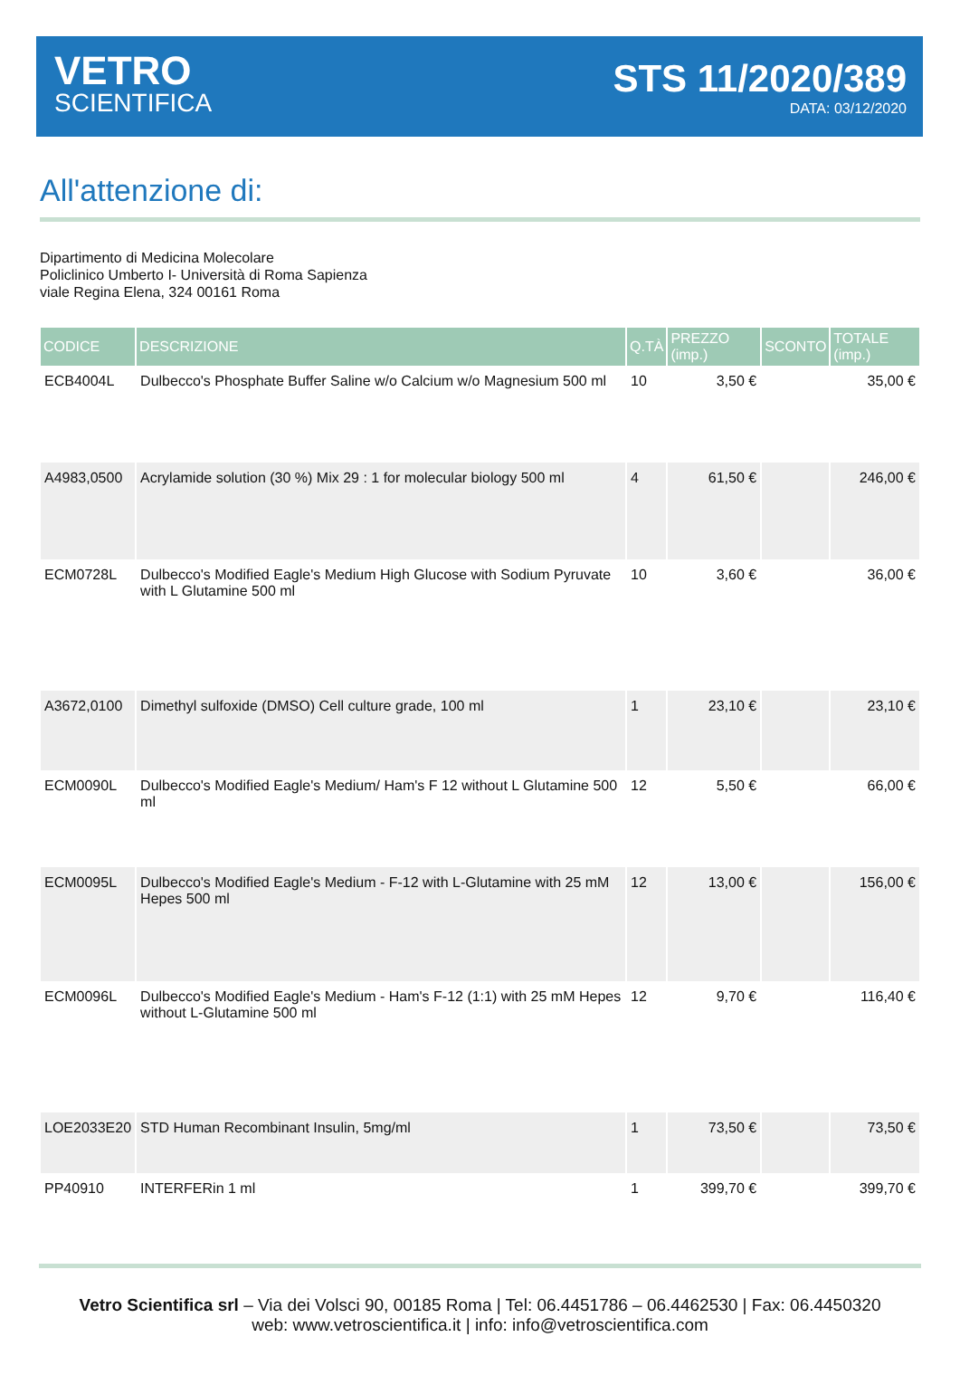VETRO
SCIENTIFICA
STS 11/2020/389
DATA: 03/12/2020
All'attenzione di:
Dipartimento di Medicina Molecolare
Policlinico Umberto I- Università di Roma Sapienza
viale Regina Elena, 324 00161 Roma
| CODICE | DESCRIZIONE | Q.TÀ | PREZZO (imp.) | SCONTO | TOTALE (imp.) |
| --- | --- | --- | --- | --- | --- |
| ECB4004L | Dulbecco's Phosphate Buffer Saline w/o Calcium w/o Magnesium 500 ml | 10 | 3,50 € | | 35,00 € |
| A4983,0500 | Acrylamide solution (30 %) Mix 29 : 1 for molecular biology 500 ml | 4 | 61,50 € | | 246,00 € |
| ECM0728L | Dulbecco's Modified Eagle's Medium High Glucose with Sodium Pyruvate with L Glutamine 500 ml | 10 | 3,60 € | | 36,00 € |
| A3672,0100 | Dimethyl sulfoxide (DMSO) Cell culture grade, 100 ml | 1 | 23,10 € | | 23,10 € |
| ECM0090L | Dulbecco's Modified Eagle's Medium/ Ham's F 12 without L Glutamine 500 ml | 12 | 5,50 € | | 66,00 € |
| ECM0095L | Dulbecco's Modified Eagle's Medium - F-12 with L-Glutamine with 25 mM Hepes 500 ml | 12 | 13,00 € | | 156,00 € |
| ECM0096L | Dulbecco's Modified Eagle's Medium - Ham's F-12 (1:1) with 25 mM Hepes without L-Glutamine 500 ml | 12 | 9,70 € | | 116,40 € |
| LOE2033E20 | STD Human Recombinant Insulin, 5mg/ml | 1 | 73,50 € | | 73,50 € |
| PP40910 | INTERFERin 1 ml | 1 | 399,70 € | | 399,70 € |
Vetro Scientifica srl – Via dei Volsci 90, 00185 Roma | Tel: 06.4451786 – 06.4462530 | Fax: 06.4450320
web: www.vetroscientifica.it | info: info@vetroscientifica.com